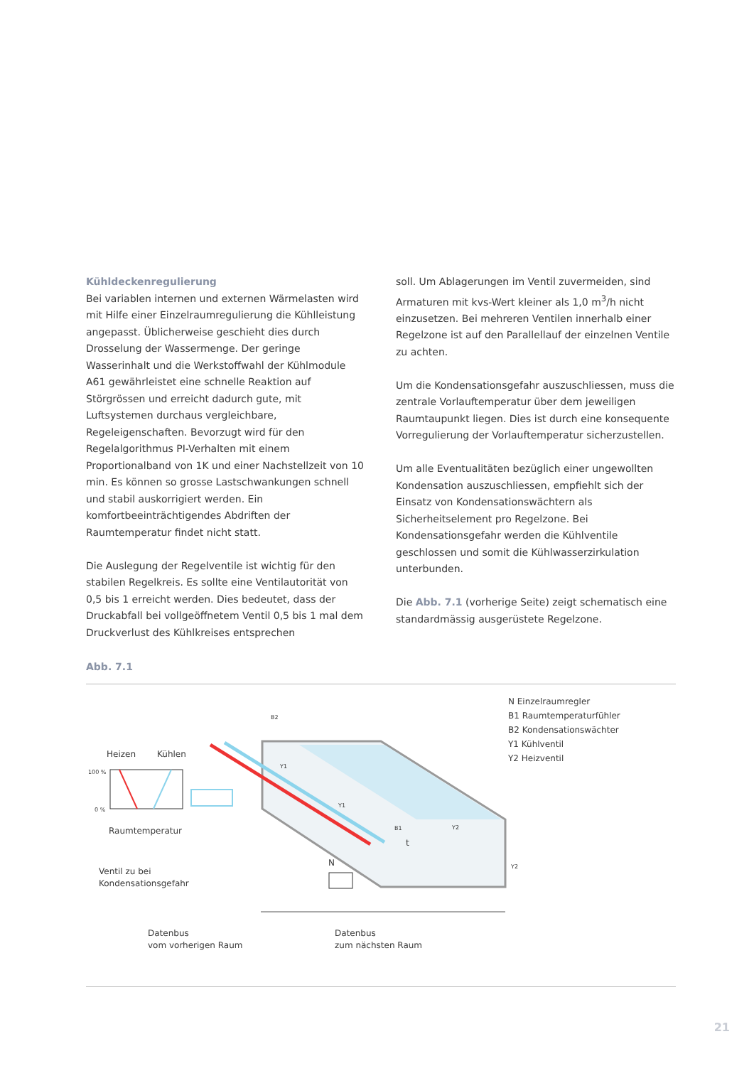Kühldeckenregulierung
Bei variablen internen und externen Wärmelasten wird mit Hilfe einer Einzelraumregulierung die Kühlleistung angepasst. Üblicherweise geschieht dies durch Drosselung der Wassermenge. Der geringe Wasserinhalt und die Werkstoffwahl der Kühlmodule A61 gewährleistet eine schnelle Reaktion auf Störgrössen und erreicht dadurch gute, mit Luftsystemen durchaus vergleichbare, Regeleigenschaften. Bevorzugt wird für den Regelalgorithmus PI-Verhalten mit einem Proportionalband von 1K und einer Nachstellzeit von 10 min. Es können so grosse Lastschwankungen schnell und stabil auskorrigiert werden. Ein komfortbeeinträchtigendes Abdriften der Raumtemperatur findet nicht statt.
Die Auslegung der Regelventile ist wichtig für den stabilen Regelkreis. Es sollte eine Ventilautorität von 0,5 bis 1 erreicht werden. Dies bedeutet, dass der Druckabfall bei vollgeöffnetem Ventil 0,5 bis 1 mal dem Druckverlust des Kühlkreises entsprechen
soll. Um Ablagerungen im Ventil zuvermeiden, sind Armaturen mit kvs-Wert kleiner als 1,0 m<sup>3</sup>/h nicht einzusetzen. Bei mehreren Ventilen innerhalb einer Regelzone ist auf den Parallellauf der einzelnen Ventile zu achten.
Um die Kondensationsgefahr auszuschliessen, muss die zentrale Vorlauftemperatur über dem jeweiligen Raumtaupunkt liegen. Dies ist durch eine konsequente Vorregulierung der Vorlauftemperatur sicherzustellen.
Um alle Eventualitäten bezüglich einer ungewollten Kondensation auszuschliessen, empfiehlt sich der Einsatz von Kondensationswächtern als Sicherheitselement pro Regelzone. Bei Kondensationsgefahr werden die Kühlventile geschlossen und somit die Kühlwasserzirkulation unterbunden.
Die Abb. 7.1 (vorherige Seite) zeigt schematisch eine standardmässig ausgerüstete Regelzone.
Abb. 7.1
Heizen Kühlen
100 %
0 %
Raumtemperatur
Ventil zu bei
Kondensationsgefahr
Datenbus
vom vorherigen Raum
Datenbus
zum nächsten Raum
B2
Y1
Y1
B1
t
Y2
Y2
N
N Einzelraumregler
B1 Raumtemperaturfühler
B2 Kondensationswächter
Y1 Kühlventil
Y2 Heizventil
21